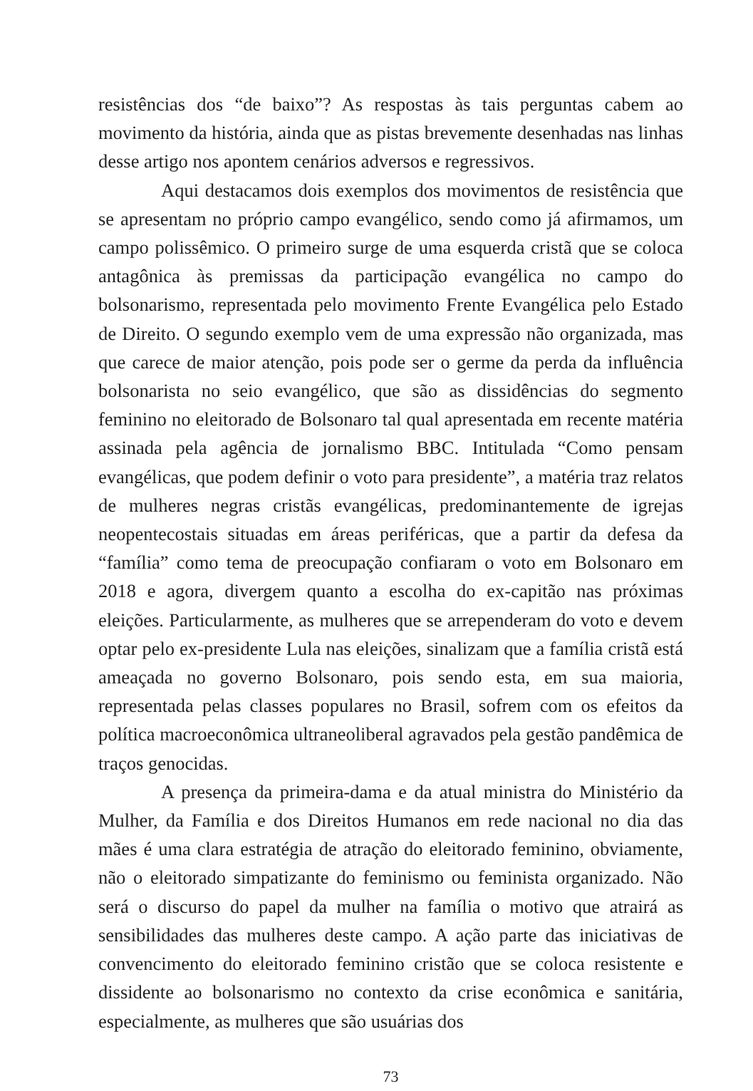resistências dos “de baixo”? As respostas às tais perguntas cabem ao movimento da história, ainda que as pistas brevemente desenhadas nas linhas desse artigo nos apontem cenários adversos e regressivos.
Aqui destacamos dois exemplos dos movimentos de resistência que se apresentam no próprio campo evangélico, sendo como já afirmamos, um campo polissêmico. O primeiro surge de uma esquerda cristã que se coloca antagônica às premissas da participação evangélica no campo do bolsonarismo, representada pelo movimento Frente Evangélica pelo Estado de Direito. O segundo exemplo vem de uma expressão não organizada, mas que carece de maior atenção, pois pode ser o germe da perda da influência bolsonarista no seio evangélico, que são as dissidências do segmento feminino no eleitorado de Bolsonaro tal qual apresentada em recente matéria assinada pela agência de jornalismo BBC. Intitulada “Como pensam evangélicas, que podem definir o voto para presidente”, a matéria traz relatos de mulheres negras cristãs evangélicas, predominantemente de igrejas neopentecostais situadas em áreas periféricas, que a partir da defesa da “família” como tema de preocupação confiaram o voto em Bolsonaro em 2018 e agora, divergem quanto a escolha do ex-capitão nas próximas eleições. Particularmente, as mulheres que se arrependeram do voto e devem optar pelo ex-presidente Lula nas eleições, sinalizam que a família cristã está ameaçada no governo Bolsonaro, pois sendo esta, em sua maioria, representada pelas classes populares no Brasil, sofrem com os efeitos da política macroeconômica ultraneoliberal agravados pela gestão pandêmica de traços genocidas.
A presença da primeira-dama e da atual ministra do Ministério da Mulher, da Família e dos Direitos Humanos em rede nacional no dia das mães é uma clara estratégia de atração do eleitorado feminino, obviamente, não o eleitorado simpatizante do feminismo ou feminista organizado. Não será o discurso do papel da mulher na família o motivo que atrairá as sensibilidades das mulheres deste campo. A ação parte das iniciativas de convencimento do eleitorado feminino cristão que se coloca resistente e dissidente ao bolsonarismo no contexto da crise econômica e sanitária, especialmente, as mulheres que são usuárias dos
73